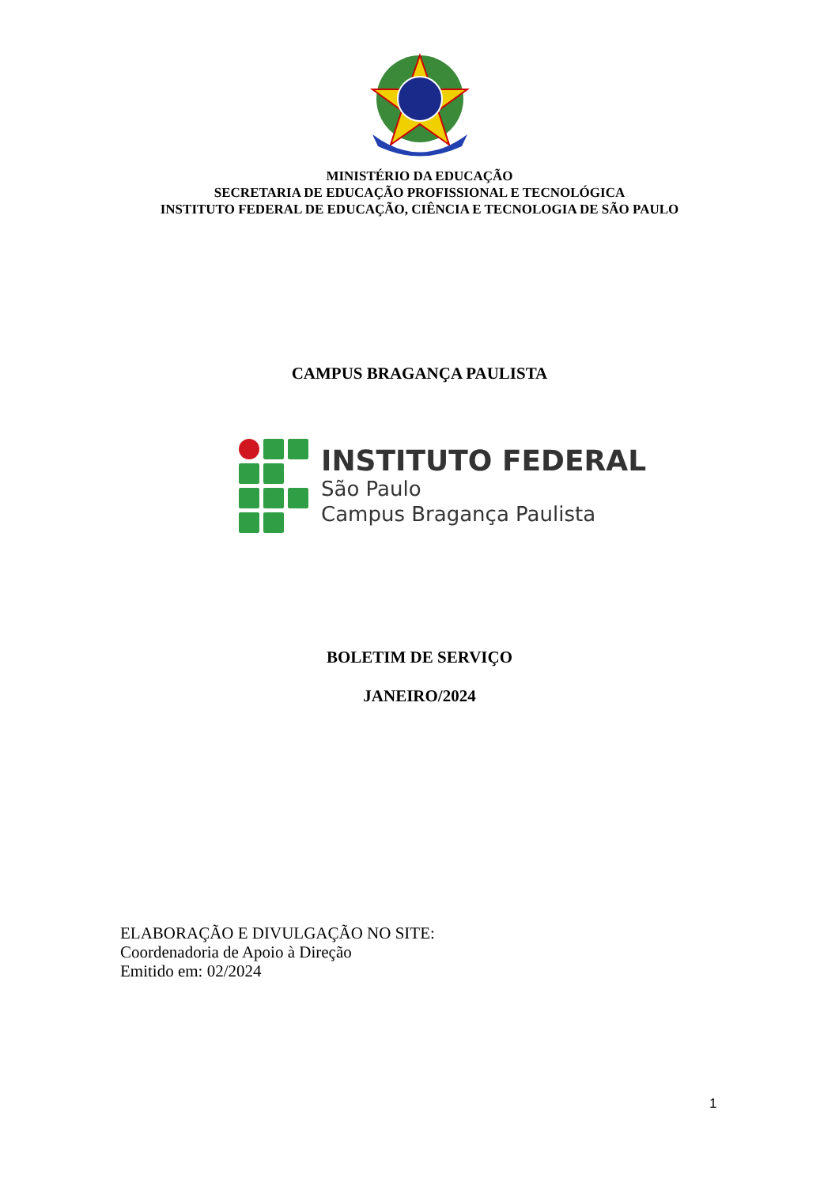MINISTÉRIO DA EDUCAÇÃO
SECRETARIA DE EDUCAÇÃO PROFISSIONAL E TECNOLÓGICA
INSTITUTO FEDERAL DE EDUCAÇÃO, CIÊNCIA E TECNOLOGIA DE SÃO PAULO
CAMPUS BRAGANÇA PAULISTA
INSTITUTO FEDERAL
São Paulo
Campus Bragança Paulista
BOLETIM DE SERVIÇO
JANEIRO/2024
ELABORAÇÃO E DIVULGAÇÃO NO SITE:
Coordenadoria de Apoio à Direção
Emitido em: 02/2024
1